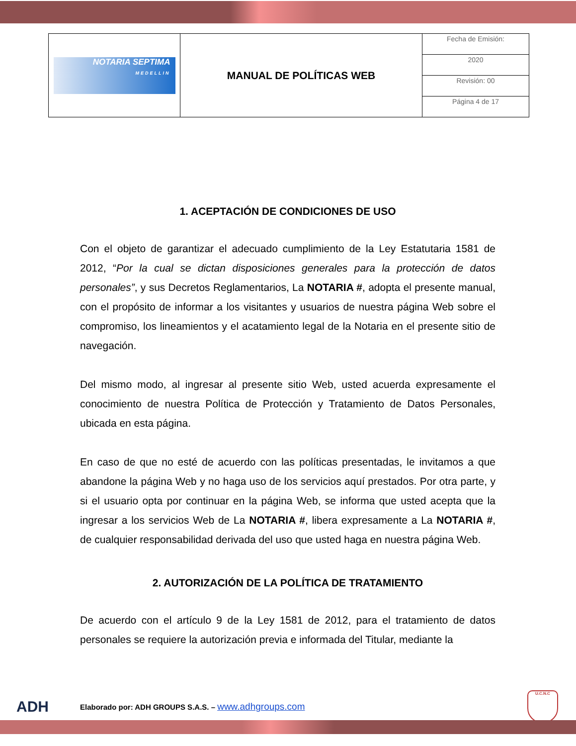| NOTARIA SEPTIMA MEDELLIN | MANUAL DE POLÍTICAS WEB | Fecha de Emisión: |
| | | 2020 |
| | | Revisión: 00 |
| | | Página 4 de 17 |
1. ACEPTACIÓN DE CONDICIONES DE USO
Con el objeto de garantizar el adecuado cumplimiento de la Ley Estatutaria 1581 de 2012, “Por la cual se dictan disposiciones generales para la protección de datos personales”, y sus Decretos Reglamentarios, La NOTARIA #, adopta el presente manual, con el propósito de informar a los visitantes y usuarios de nuestra página Web sobre el compromiso, los lineamientos y el acatamiento legal de la Notaria en el presente sitio de navegación.
Del mismo modo, al ingresar al presente sitio Web, usted acuerda expresamente el conocimiento de nuestra Política de Protección y Tratamiento de Datos Personales, ubicada en esta página.
En caso de que no esté de acuerdo con las políticas presentadas, le invitamos a que abandone la página Web y no haga uso de los servicios aquí prestados. Por otra parte, y si el usuario opta por continuar en la página Web, se informa que usted acepta que la ingresar a los servicios Web de La NOTARIA #, libera expresamente a La NOTARIA #, de cualquier responsabilidad derivada del uso que usted haga en nuestra página Web.
2. AUTORIZACIÓN DE LA POLÍTICA DE TRATAMIENTO
De acuerdo con el artículo 9 de la Ley 1581 de 2012, para el tratamiento de datos personales se requiere la autorización previa e informada del Titular, mediante la
ADH Elaborado por: ADH GROUPS S.A.S. – www.adhgroups.com U.C.N.C